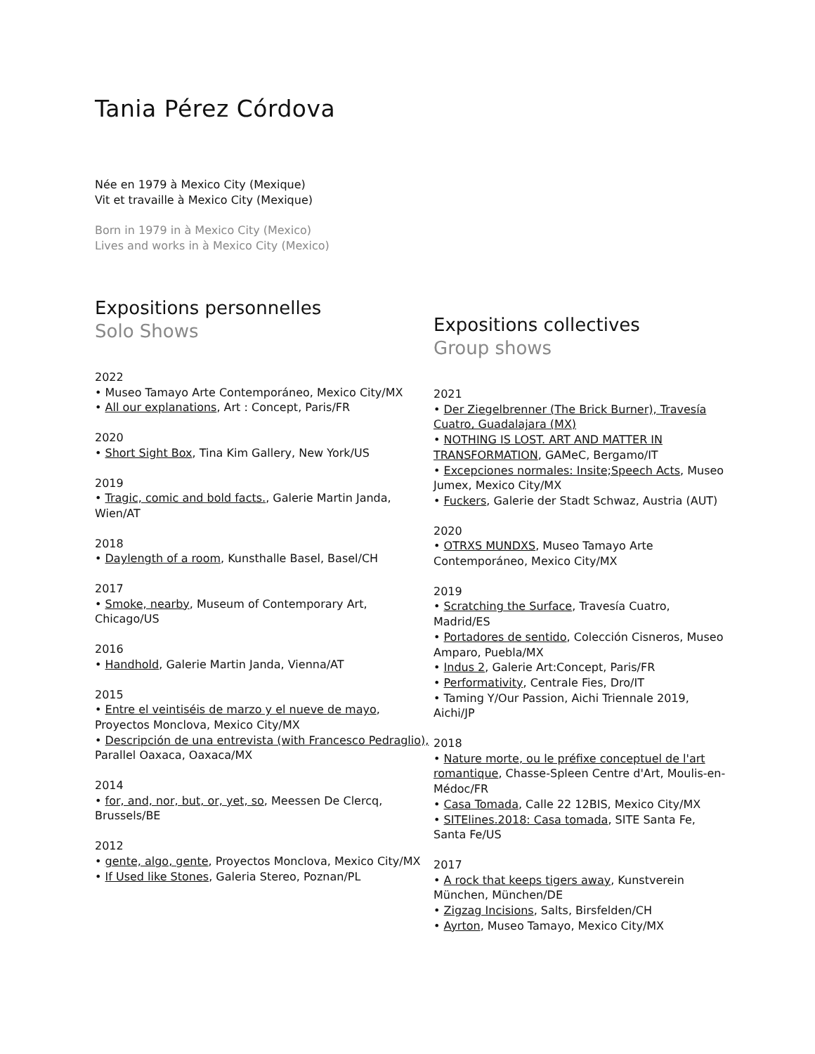Tania Pérez Córdova
Née en 1979 à Mexico City (Mexique)
Vit et travaille à Mexico City (Mexique)
Born in 1979 in à Mexico City (Mexico)
Lives and works in à Mexico City (Mexico)
Expositions personnelles
Solo Shows
2022
• Museo Tamayo Arte Contemporáneo, Mexico City/MX
• All our explanations, Art : Concept, Paris/FR
2020
• Short Sight Box, Tina Kim Gallery, New York/US
2019
• Tragic, comic and bold facts., Galerie Martin Janda, Wien/AT
2018
• Daylength of a room, Kunsthalle Basel, Basel/CH
2017
• Smoke, nearby, Museum of Contemporary Art, Chicago/US
2016
• Handhold, Galerie Martin Janda, Vienna/AT
2015
• Entre el veintiséis de marzo y el nueve de mayo, Proyectos Monclova, Mexico City/MX
• Descripción de una entrevista (with Francesco Pedraglio), Parallel Oaxaca, Oaxaca/MX
2014
• for, and, nor, but, or, yet, so, Meessen De Clercq, Brussels/BE
2012
• gente, algo, gente, Proyectos Monclova, Mexico City/MX
• If Used like Stones, Galeria Stereo, Poznan/PL
Expositions collectives
Group shows
2021
• Der Ziegelbrenner (The Brick Burner), Travesía Cuatro, Guadalajara (MX)
• NOTHING IS LOST. ART AND MATTER IN TRANSFORMATION, GAMeC, Bergamo/IT
• Excepciones normales: Insite;Speech Acts, Museo Jumex, Mexico City/MX
• Fuckers, Galerie der Stadt Schwaz, Austria (AUT)
2020
• OTRXS MUNDXS, Museo Tamayo Arte Contemporáneo, Mexico City/MX
2019
• Scratching the Surface, Travesía Cuatro, Madrid/ES
• Portadores de sentido, Colección Cisneros, Museo Amparo, Puebla/MX
• Indus 2, Galerie Art:Concept, Paris/FR
• Performativity, Centrale Fies, Dro/IT
• Taming Y/Our Passion, Aichi Triennale 2019, Aichi/JP
2018
• Nature morte, ou le préfixe conceptuel de l'art romantique, Chasse-Spleen Centre d'Art, Moulis-en-Médoc/FR
• Casa Tomada, Calle 22 12BIS, Mexico City/MX
• SITElines.2018: Casa tomada, SITE Santa Fe, Santa Fe/US
2017
• A rock that keeps tigers away, Kunstverein München, München/DE
• Zigzag Incisions, Salts, Birsfelden/CH
• Ayrton, Museo Tamayo, Mexico City/MX